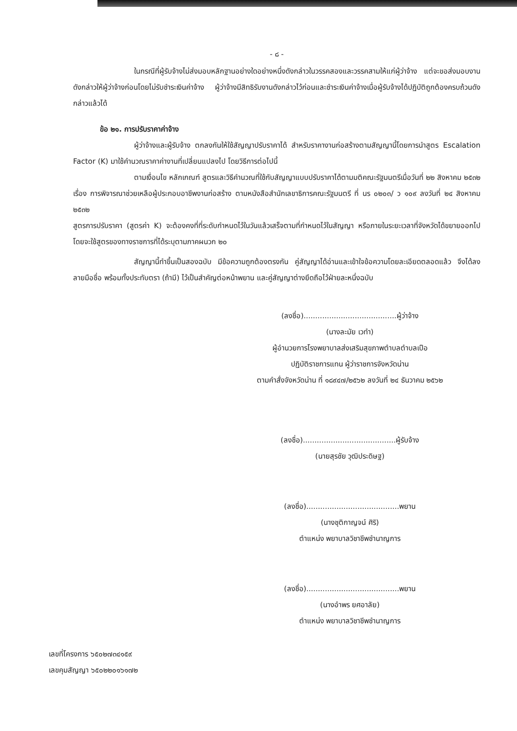- ๘ -
ในกรณีที่ผู้รับจ้างไม่ส่งมอบหลักฐานอย่างใดอย่างหนึ่งดังกล่าวในวรรคสองและวรรคสามให้แก่ผู้ว่าจ้าง แต่จะขอส่งมอบงานดังกล่าวให้ผู้ว่าจ้างก่อนโดยไม่รับชำระเงินค่าจ้าง ผู้ว่าจ้างมีสิทธิรับงานดังกล่าวไว้ก่อนและชำระเงินค่าจ้างเมื่อผู้รับจ้างได้ปฏิบัติถูกต้องครบถ้วนดังกล่าวแล้วได้
ข้อ ๒๑. การปรับราคาค่าจ้าง
ผู้ว่าจ้างและผู้รับจ้าง ตกลงกันให้ใช้สัญญาปรับราคาได้ สำหรับราคางานก่อสร้างตามสัญญานี้โดยการนำสูตร Escalation Factor (K) มาใช้คำนวณราคาค่างานที่เปลี่ยนแปลงไป โดยวิธีการต่อไปนี้
ตามเงื่อนไข หลักเกณฑ์ สูตรและวิธีคำนวณที่ใช้กับสัญญาแบบปรับราคาได้ตามมติคณะรัฐมนตรีเมื่อวันที่ ๒๒ สิงหาคม ๒๕๓๒ เรื่อง การพิจารณาช่วยเหลือผู้ประกอบอาชีพงานก่อสร้าง ตามหนังสือสำนักเลขาธิการคณะรัฐมนตรี ที่ นร ๐๒๐๓/ ว ๑๐๙ ลงวันที่ ๒๔ สิงหาคม ๒๕๓๒
สูตรการปรับราคา (สูตรค่า K) จะต้องคงที่ที่ระดับกำหนดไว้ในวันแล้วเสร็จตามที่กำหนดไว้ในสัญญา หรือภายในระยะเวลาที่จังหวัดได้ขยายออกไป โดยจะใช้สูตรของทางราชการที่ได้ระบุตามภาคผนวก ๒๐
สัญญานี้ทำขึ้นเป็นสองฉบับ มีข้อความถูกต้องตรงกัน คู่สัญญาได้อ่านและเข้าใจข้อความโดยละเอียดตลอดแล้ว จึงได้ลงลายมือชื่อ พร้อมทั้งประทับตรา (ถ้ามี) ไว้เป็นสำคัญต่อหน้าพยาน และคู่สัญญาต่างยึดถือไว้ฝ่ายละหนึ่งฉบับ
(ลงชื่อ)........................................ผู้ว่าจ้าง
(นางละมัย เวทำ)
ผู้อำนวยการโรงพยาบาลส่งเสริมสุขภาพตำบลตำบลเปือ
ปฏิบัติราชการแทน ผู้ว่าราชการจังหวัดน่าน
ตามคำสั่งจังหวัดน่าน ที่ ๑๘๙๔๗/๒๕๖๒ ลงวันที่ ๒๔ ธันวาคม ๒๕๖๒
(ลงชื่อ)........................................ผู้รับจ้าง
(นายสุรชัย วุฒิประดิษฐ)
(ลงชื่อ)........................................พยาน
(นางชุติกาญจน์ ศิริ)
ตำแหน่ง พยาบาลวิชาชีพชำนาญการ
(ลงชื่อ)........................................พยาน
(นางอำพร ยศอาลัย)
ตำแหน่ง พยาบาลวิชาชีพชำนาญการ
เลขที่โครงการ ๖๕๐๒๗๓๔๑๕๙
เลขคุมสัญญา ๖๕๐๒๒๐๑๖๑๗๒